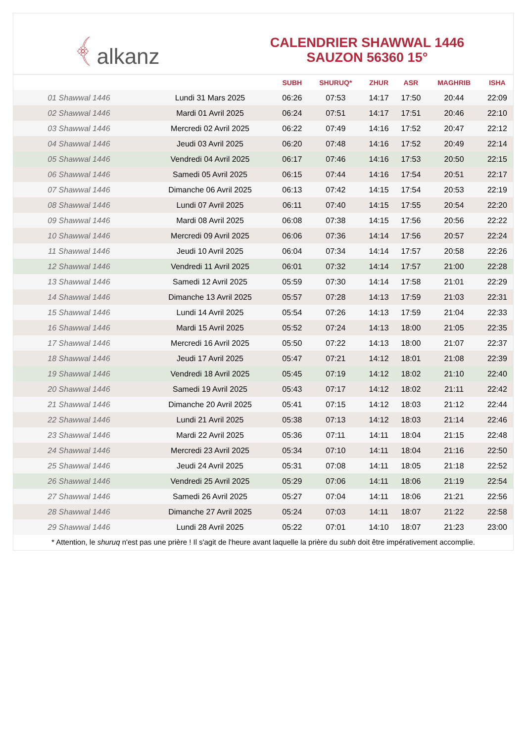﴾ alkanz
CALENDRIER SHAWWAL 1446
SAUZON 56360 15°
| | | SUBH | SHURUQ* | ZHUR | ASR | MAGHRIB | ISHA |
| --- | --- | --- | --- | --- | --- | --- | --- |
| 01 Shawwal 1446 | Lundi 31 Mars 2025 | 06:26 | 07:53 | 14:17 | 17:50 | 20:44 | 22:09 |
| 02 Shawwal 1446 | Mardi 01 Avril 2025 | 06:24 | 07:51 | 14:17 | 17:51 | 20:46 | 22:10 |
| 03 Shawwal 1446 | Mercredi 02 Avril 2025 | 06:22 | 07:49 | 14:16 | 17:52 | 20:47 | 22:12 |
| 04 Shawwal 1446 | Jeudi 03 Avril 2025 | 06:20 | 07:48 | 14:16 | 17:52 | 20:49 | 22:14 |
| 05 Shawwal 1446 | Vendredi 04 Avril 2025 | 06:17 | 07:46 | 14:16 | 17:53 | 20:50 | 22:15 |
| 06 Shawwal 1446 | Samedi 05 Avril 2025 | 06:15 | 07:44 | 14:16 | 17:54 | 20:51 | 22:17 |
| 07 Shawwal 1446 | Dimanche 06 Avril 2025 | 06:13 | 07:42 | 14:15 | 17:54 | 20:53 | 22:19 |
| 08 Shawwal 1446 | Lundi 07 Avril 2025 | 06:11 | 07:40 | 14:15 | 17:55 | 20:54 | 22:20 |
| 09 Shawwal 1446 | Mardi 08 Avril 2025 | 06:08 | 07:38 | 14:15 | 17:56 | 20:56 | 22:22 |
| 10 Shawwal 1446 | Mercredi 09 Avril 2025 | 06:06 | 07:36 | 14:14 | 17:56 | 20:57 | 22:24 |
| 11 Shawwal 1446 | Jeudi 10 Avril 2025 | 06:04 | 07:34 | 14:14 | 17:57 | 20:58 | 22:26 |
| 12 Shawwal 1446 | Vendredi 11 Avril 2025 | 06:01 | 07:32 | 14:14 | 17:57 | 21:00 | 22:28 |
| 13 Shawwal 1446 | Samedi 12 Avril 2025 | 05:59 | 07:30 | 14:14 | 17:58 | 21:01 | 22:29 |
| 14 Shawwal 1446 | Dimanche 13 Avril 2025 | 05:57 | 07:28 | 14:13 | 17:59 | 21:03 | 22:31 |
| 15 Shawwal 1446 | Lundi 14 Avril 2025 | 05:54 | 07:26 | 14:13 | 17:59 | 21:04 | 22:33 |
| 16 Shawwal 1446 | Mardi 15 Avril 2025 | 05:52 | 07:24 | 14:13 | 18:00 | 21:05 | 22:35 |
| 17 Shawwal 1446 | Mercredi 16 Avril 2025 | 05:50 | 07:22 | 14:13 | 18:00 | 21:07 | 22:37 |
| 18 Shawwal 1446 | Jeudi 17 Avril 2025 | 05:47 | 07:21 | 14:12 | 18:01 | 21:08 | 22:39 |
| 19 Shawwal 1446 | Vendredi 18 Avril 2025 | 05:45 | 07:19 | 14:12 | 18:02 | 21:10 | 22:40 |
| 20 Shawwal 1446 | Samedi 19 Avril 2025 | 05:43 | 07:17 | 14:12 | 18:02 | 21:11 | 22:42 |
| 21 Shawwal 1446 | Dimanche 20 Avril 2025 | 05:41 | 07:15 | 14:12 | 18:03 | 21:12 | 22:44 |
| 22 Shawwal 1446 | Lundi 21 Avril 2025 | 05:38 | 07:13 | 14:12 | 18:03 | 21:14 | 22:46 |
| 23 Shawwal 1446 | Mardi 22 Avril 2025 | 05:36 | 07:11 | 14:11 | 18:04 | 21:15 | 22:48 |
| 24 Shawwal 1446 | Mercredi 23 Avril 2025 | 05:34 | 07:10 | 14:11 | 18:04 | 21:16 | 22:50 |
| 25 Shawwal 1446 | Jeudi 24 Avril 2025 | 05:31 | 07:08 | 14:11 | 18:05 | 21:18 | 22:52 |
| 26 Shawwal 1446 | Vendredi 25 Avril 2025 | 05:29 | 07:06 | 14:11 | 18:06 | 21:19 | 22:54 |
| 27 Shawwal 1446 | Samedi 26 Avril 2025 | 05:27 | 07:04 | 14:11 | 18:06 | 21:21 | 22:56 |
| 28 Shawwal 1446 | Dimanche 27 Avril 2025 | 05:24 | 07:03 | 14:11 | 18:07 | 21:22 | 22:58 |
| 29 Shawwal 1446 | Lundi 28 Avril 2025 | 05:22 | 07:01 | 14:10 | 18:07 | 21:23 | 23:00 |
* Attention, le shuruq n'est pas une prière ! Il s'agit de l'heure avant laquelle la prière du subh doit être impérativement accomplie.